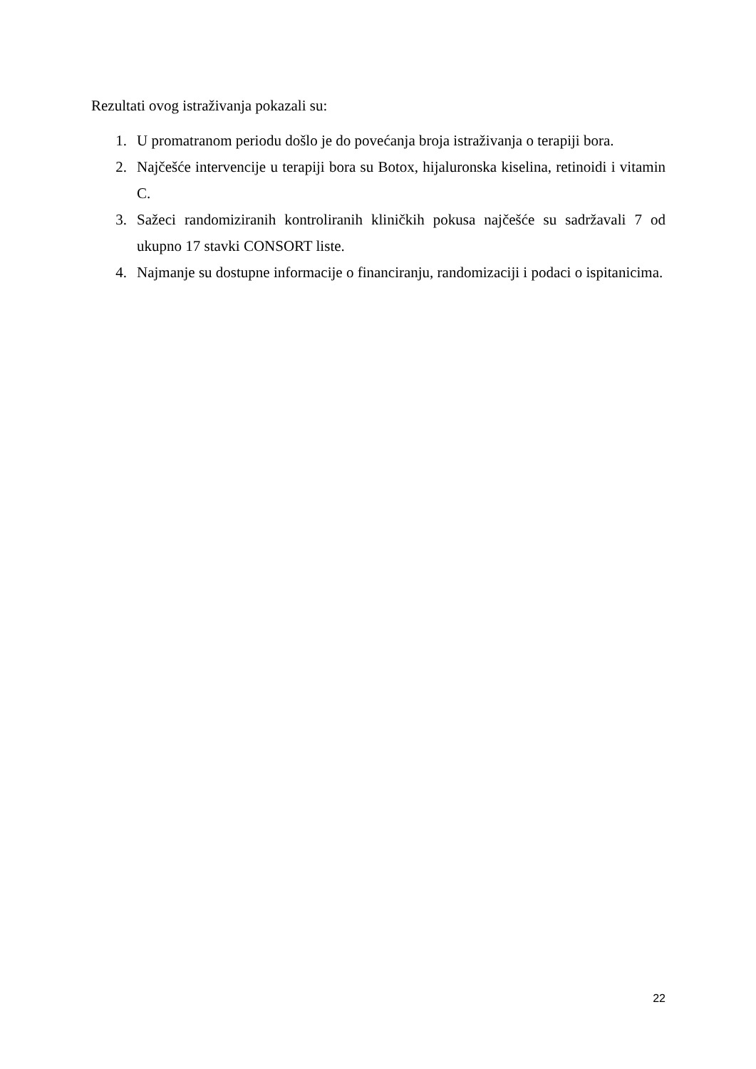Rezultati ovog istraživanja pokazali su:
1. U promatranom periodu došlo je do povećanja broja istraživanja o terapiji bora.
2. Najčešće intervencije u terapiji bora su Botox, hijaluronska kiselina, retinoidi i vitamin C.
3. Sažeci randomiziranih kontroliranih kliničkih pokusa najčešće su sadržavali 7 od ukupno 17 stavki CONSORT liste.
4. Najmanje su dostupne informacije o financiranju, randomizaciji i podaci o ispitanicima.
22